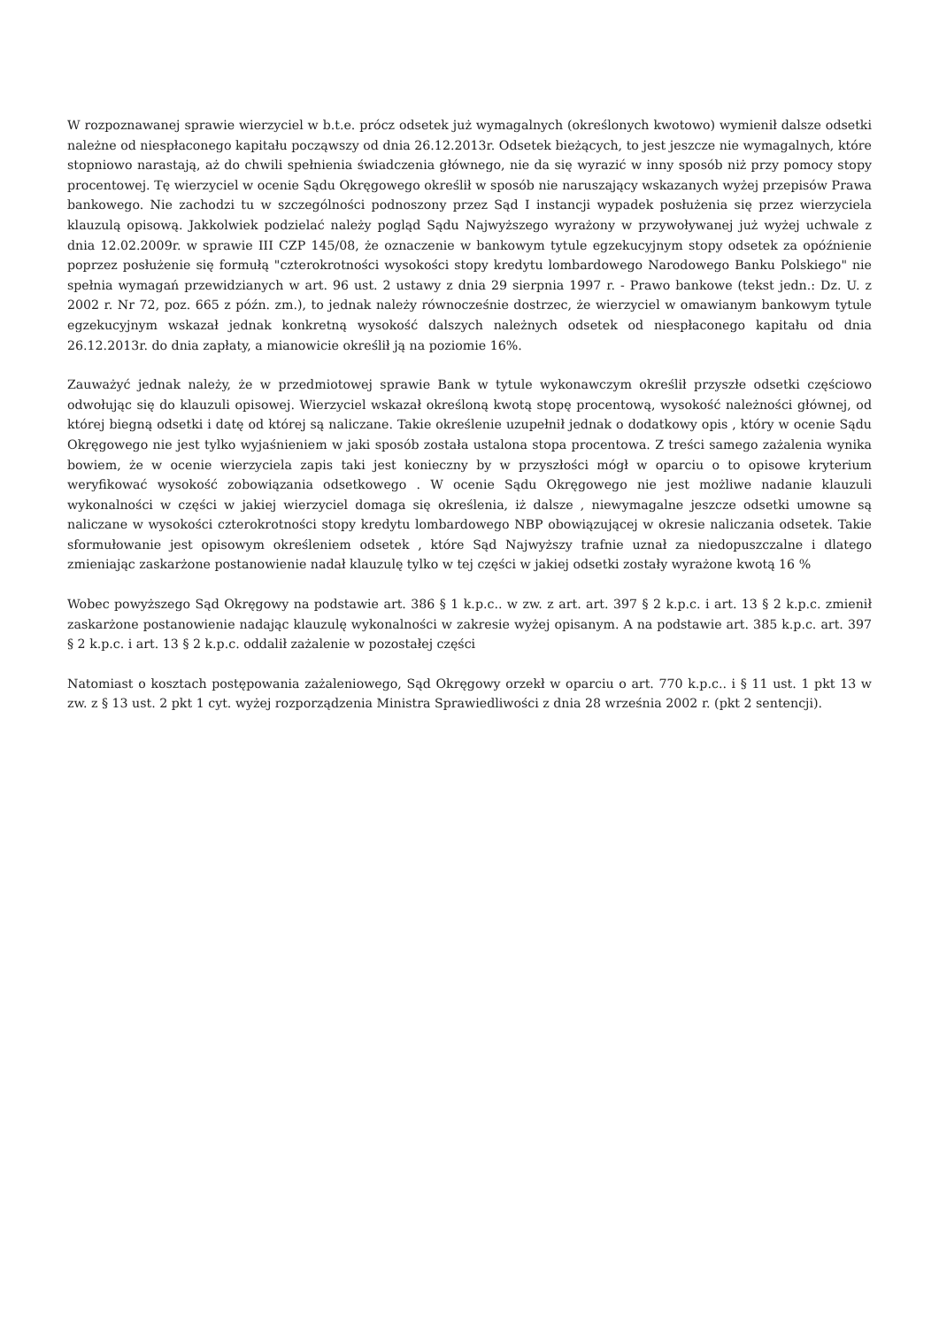W rozpoznawanej sprawie wierzyciel w b.t.e. prócz odsetek już wymagalnych (określonych kwotowo) wymienił dalsze odsetki należne od niespłaconego kapitału począwszy od dnia 26.12.2013r. Odsetek bieżących, to jest jeszcze nie wymagalnych, które stopniowo narastają, aż do chwili spełnienia świadczenia głównego, nie da się wyrazić w inny sposób niż przy pomocy stopy procentowej. Tę wierzyciel w ocenie Sądu Okręgowego określił w sposób nie naruszający wskazanych wyżej przepisów Prawa bankowego. Nie zachodzi tu w szczególności podnoszony przez Sąd I instancji wypadek posłużenia się przez wierzyciela klauzulą opisową. Jakkolwiek podzielać należy pogląd Sądu Najwyższego wyrażony w przywoływanej już wyżej uchwale z dnia 12.02.2009r. w sprawie III CZP 145/08, że oznaczenie w bankowym tytule egzekucyjnym stopy odsetek za opóźnienie poprzez posłużenie się formułą "czterokrotności wysokości stopy kredytu lombardowego Narodowego Banku Polskiego" nie spełnia wymagań przewidzianych w art. 96 ust. 2 ustawy z dnia 29 sierpnia 1997 r. - Prawo bankowe (tekst jedn.: Dz. U. z 2002 r. Nr 72, poz. 665 z późn. zm.), to jednak należy równocześnie dostrzec, że wierzyciel w omawianym bankowym tytule egzekucyjnym wskazał jednak konkretną wysokość dalszych należnych odsetek od niespłaconego kapitału od dnia 26.12.2013r. do dnia zapłaty, a mianowicie określił ją na poziomie 16%.
Zauważyć jednak należy, że w przedmiotowej sprawie Bank w tytule wykonawczym określił przyszłe odsetki częściowo odwołując się do klauzuli opisowej. Wierzyciel wskazał określoną kwotą stopę procentową, wysokość należności głównej, od której biegną odsetki i datę od której są naliczane. Takie określenie uzupełnił jednak o dodatkowy opis , który w ocenie Sądu Okręgowego nie jest tylko wyjaśnieniem w jaki sposób została ustalona stopa procentowa. Z treści samego zażalenia wynika bowiem, że w ocenie wierzyciela zapis taki jest konieczny by w przyszłości mógł w oparciu o to opisowe kryterium weryfikować wysokość zobowiązania odsetkowego . W ocenie Sądu Okręgowego nie jest możliwe nadanie klauzuli wykonalności w części w jakiej wierzyciel domaga się określenia, iż dalsze , niewymagalne jeszcze odsetki umowne są naliczane w wysokości czterokrotności stopy kredytu lombardowego NBP obowiązującej w okresie naliczania odsetek. Takie sformułowanie jest opisowym określeniem odsetek , które Sąd Najwyższy trafnie uznał za niedopuszczalne i dlatego zmieniając zaskarżone postanowienie nadał klauzulę tylko w tej części w jakiej odsetki zostały wyrażone kwotą 16 %
Wobec powyższego Sąd Okręgowy na podstawie art. 386 § 1 k.p.c.. w zw. z art. art. 397 § 2 k.p.c. i art. 13 § 2 k.p.c. zmienił zaskarżone postanowienie nadając klauzulę wykonalności w zakresie wyżej opisanym. A na podstawie art. 385 k.p.c. art. 397 § 2 k.p.c. i art. 13 § 2 k.p.c. oddalił zażalenie w pozostałej części
Natomiast o kosztach postępowania zażaleniowego, Sąd Okręgowy orzekł w oparciu o art. 770 k.p.c.. i § 11 ust. 1 pkt 13 w zw. z § 13 ust. 2 pkt 1 cyt. wyżej rozporządzenia Ministra Sprawiedliwości z dnia 28 września 2002 r. (pkt 2 sentencji).